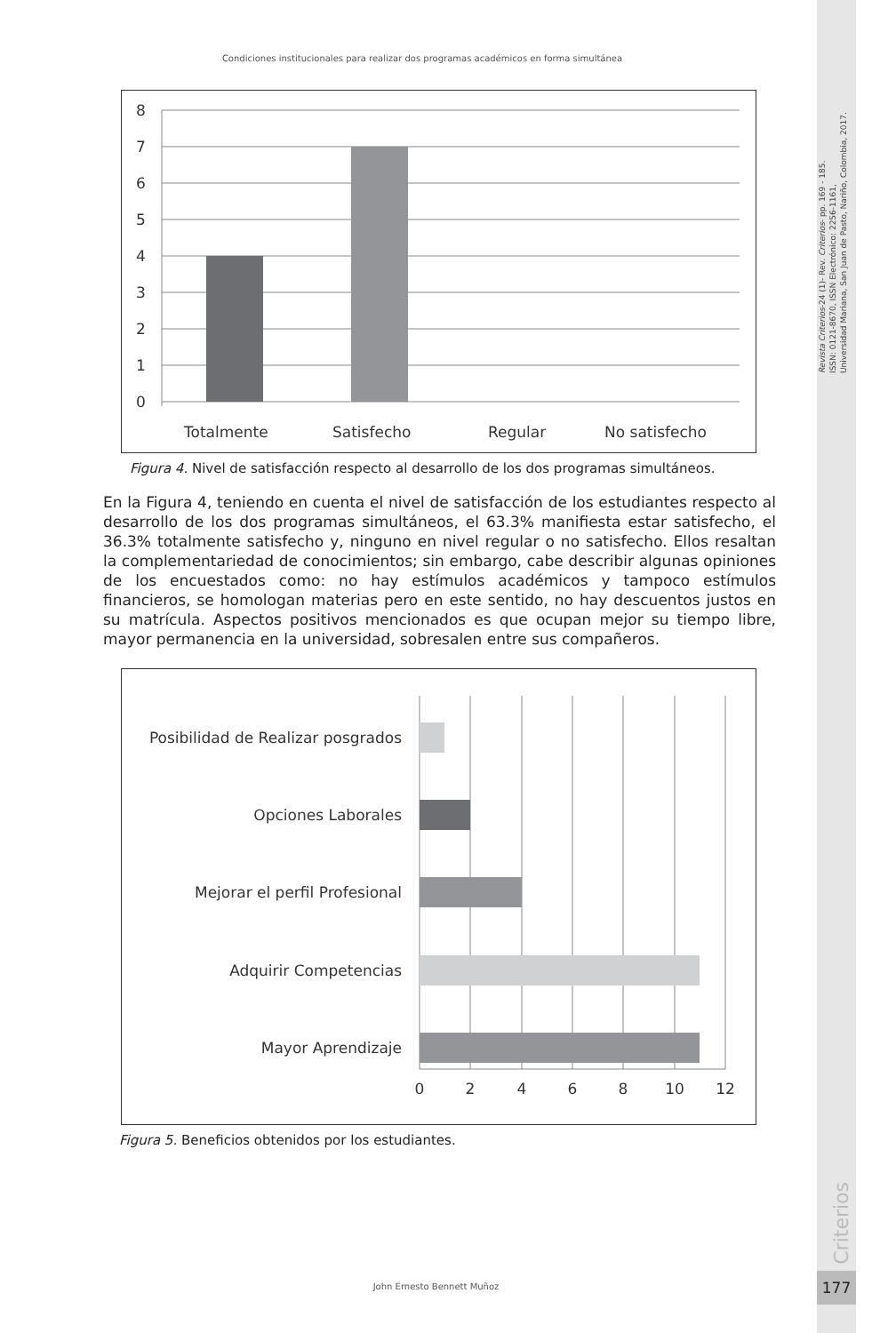Revista Criterios-24 (1)- Rev. Criterios- pp. 169 - 185.
ISSN: 0121-8670, ISSN Electrónico: 2256-1161,
Universidad Mariana, San Juan de Pasto, Nariño, Colombia, 2017.
Criterios
177
Condiciones institucionales para realizar dos programas académicos en forma simultánea
8
7
6
5
4
3
2
1
0
Totalmente
Satisfecho
Regular
No satisfecho
Figura 4. Nivel de satisfacción respecto al desarrollo de los dos programas simultáneos.
En la Figura 4, teniendo en cuenta el nivel de satisfacción de los estudiantes respecto al desarrollo de los dos programas simultáneos, el 63.3% manifiesta estar satisfecho, el 36.3% totalmente satisfecho y, ninguno en nivel regular o no satisfecho. Ellos resaltan la complementariedad de conocimientos; sin embargo, cabe describir algunas opiniones de los encuestados como: no hay estímulos académicos y tampoco estímulos financieros, se homologan materias pero en este sentido, no hay descuentos justos en su matrícula. Aspectos positivos mencionados es que ocupan mejor su tiempo libre, mayor permanencia en la universidad, sobresalen entre sus compañeros.
Posibilidad de Realizar posgrados
Opciones Laborales
Mejorar el perfil Profesional
Adquirir Competencias
Mayor Aprendizaje
0
2
4
6
8
10
12
Figura 5. Beneficios obtenidos por los estudiantes.
John Ernesto Bennett Muñoz